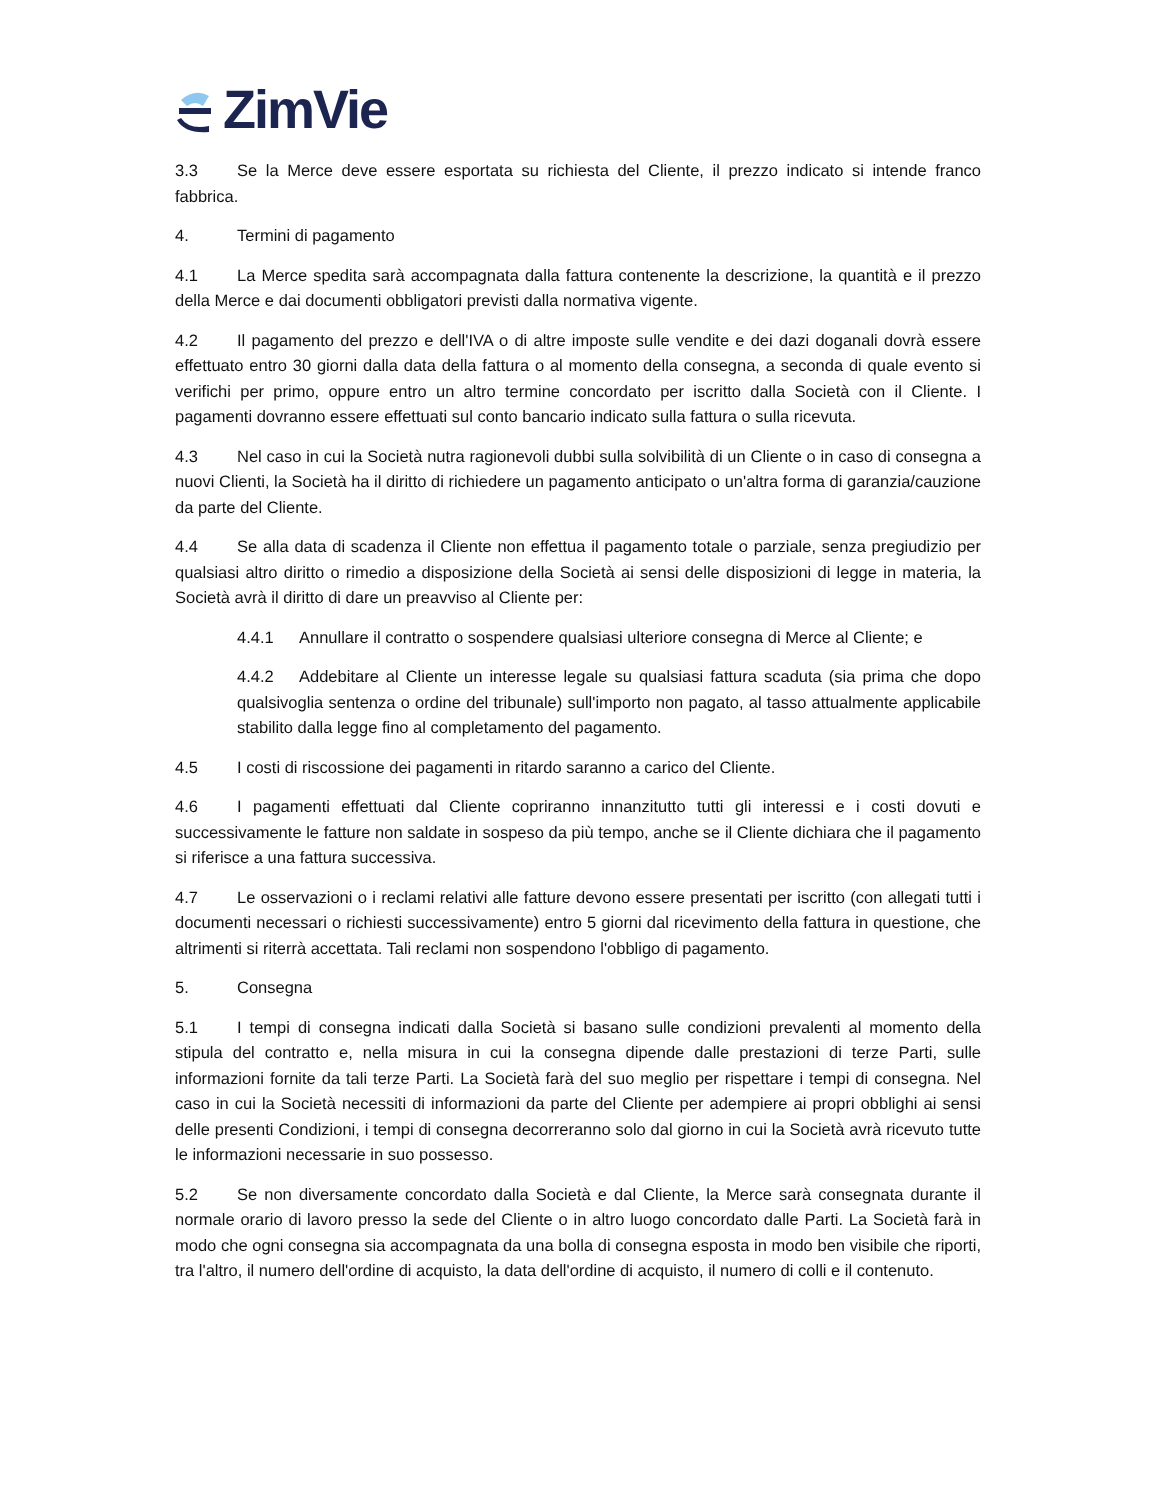ZimVie
3.3 Se la Merce deve essere esportata su richiesta del Cliente, il prezzo indicato si intende franco fabbrica.
4. Termini di pagamento
4.1 La Merce spedita sarà accompagnata dalla fattura contenente la descrizione, la quantità e il prezzo della Merce e dai documenti obbligatori previsti dalla normativa vigente.
4.2 Il pagamento del prezzo e dell'IVA o di altre imposte sulle vendite e dei dazi doganali dovrà essere effettuato entro 30 giorni dalla data della fattura o al momento della consegna, a seconda di quale evento si verifichi per primo, oppure entro un altro termine concordato per iscritto dalla Società con il Cliente. I pagamenti dovranno essere effettuati sul conto bancario indicato sulla fattura o sulla ricevuta.
4.3 Nel caso in cui la Società nutra ragionevoli dubbi sulla solvibilità di un Cliente o in caso di consegna a nuovi Clienti, la Società ha il diritto di richiedere un pagamento anticipato o un'altra forma di garanzia/cauzione da parte del Cliente.
4.4 Se alla data di scadenza il Cliente non effettua il pagamento totale o parziale, senza pregiudizio per qualsiasi altro diritto o rimedio a disposizione della Società ai sensi delle disposizioni di legge in materia, la Società avrà il diritto di dare un preavviso al Cliente per:
4.4.1 Annullare il contratto o sospendere qualsiasi ulteriore consegna di Merce al Cliente; e
4.4.2 Addebitare al Cliente un interesse legale su qualsiasi fattura scaduta (sia prima che dopo qualsivoglia sentenza o ordine del tribunale) sull'importo non pagato, al tasso attualmente applicabile stabilito dalla legge fino al completamento del pagamento.
4.5 I costi di riscossione dei pagamenti in ritardo saranno a carico del Cliente.
4.6 I pagamenti effettuati dal Cliente copriranno innanzitutto tutti gli interessi e i costi dovuti e successivamente le fatture non saldate in sospeso da più tempo, anche se il Cliente dichiara che il pagamento si riferisce a una fattura successiva.
4.7 Le osservazioni o i reclami relativi alle fatture devono essere presentati per iscritto (con allegati tutti i documenti necessari o richiesti successivamente) entro 5 giorni dal ricevimento della fattura in questione, che altrimenti si riterrà accettata. Tali reclami non sospendono l'obbligo di pagamento.
5. Consegna
5.1 I tempi di consegna indicati dalla Società si basano sulle condizioni prevalenti al momento della stipula del contratto e, nella misura in cui la consegna dipende dalle prestazioni di terze Parti, sulle informazioni fornite da tali terze Parti. La Società farà del suo meglio per rispettare i tempi di consegna. Nel caso in cui la Società necessiti di informazioni da parte del Cliente per adempiere ai propri obblighi ai sensi delle presenti Condizioni, i tempi di consegna decorreranno solo dal giorno in cui la Società avrà ricevuto tutte le informazioni necessarie in suo possesso.
5.2 Se non diversamente concordato dalla Società e dal Cliente, la Merce sarà consegnata durante il normale orario di lavoro presso la sede del Cliente o in altro luogo concordato dalle Parti. La Società farà in modo che ogni consegna sia accompagnata da una bolla di consegna esposta in modo ben visibile che riporti, tra l'altro, il numero dell'ordine di acquisto, la data dell'ordine di acquisto, il numero di colli e il contenuto.